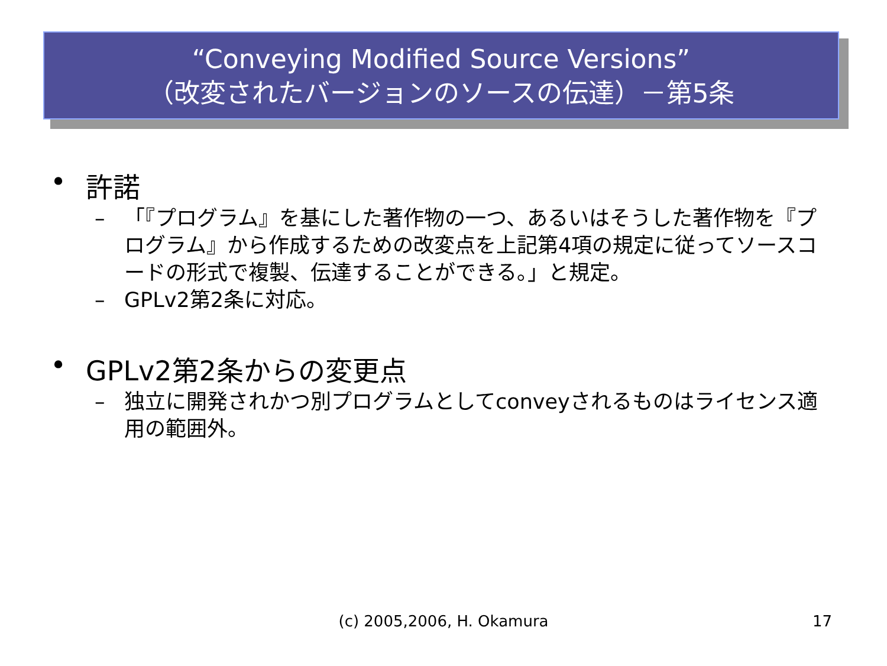“Conveying Modified Source Versions”
（改変されたバージョンのソースの伝達）－第5条
• 許諾
– 「『プログラム』を基にした著作物の一つ、あるいはそうした著作物を『プログラム』から作成するための改変点を上記第4項の規定に従ってソースコードの形式で複製、伝達することができる。」と規定。
– GPLv2第2条に対応。
• GPLv2第2条からの変更点
– 独立に開発されかつ別プログラムとしてconveyされるものはライセンス適用の範囲外。
(c) 2005,2006, H. Okamura
17